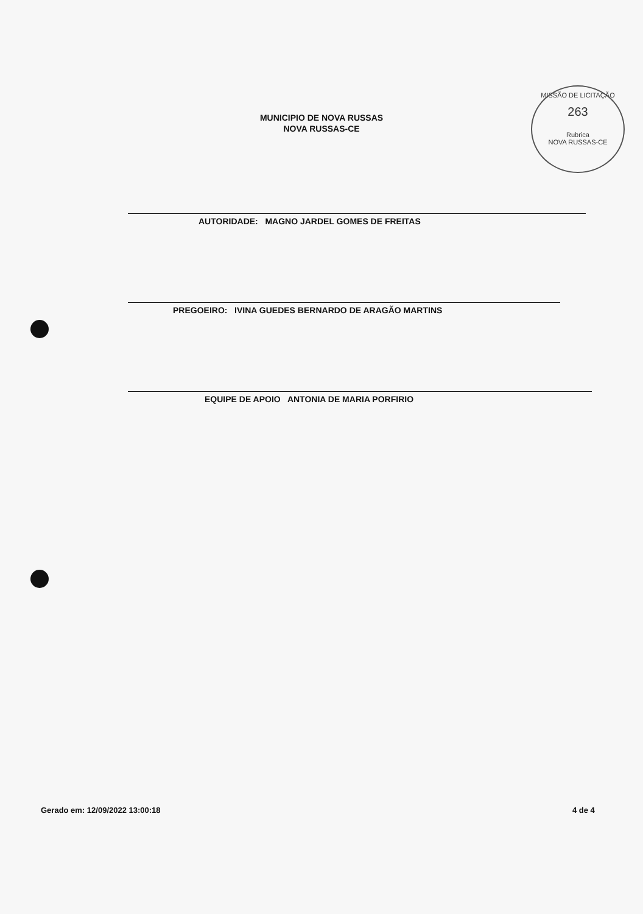MISSÃO DE LICITAÇÃO
263
Rubrica
NOVA RUSSAS-CE
MUNICIPIO DE NOVA RUSSAS
NOVA RUSSAS-CE
AUTORIDADE: MAGNO JARDEL GOMES DE FREITAS
PREGOEIRO: IVINA GUEDES BERNARDO DE ARAGÃO MARTINS
EQUIPE DE APOIO ANTONIA DE MARIA PORFIRIO
Gerado em: 12/09/2022 13:00:18 4 de 4